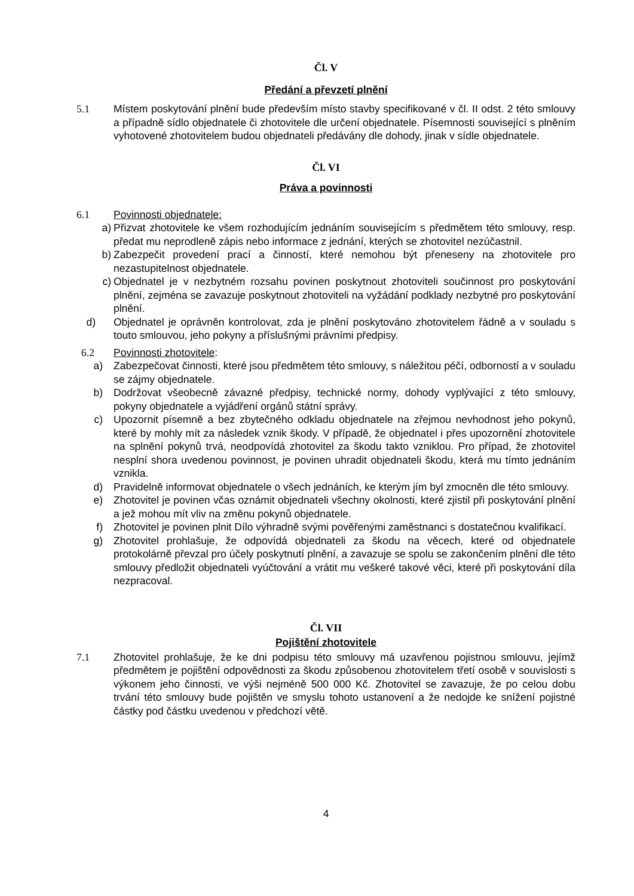Čl. V
Předání a převzetí plnění
5.1 Místem poskytování plnění bude především místo stavby specifikované v čl. II odst. 2 této smlouvy a případně sídlo objednatele či zhotovitele dle určení objednatele. Písemnosti související s plněním vyhotovené zhotovitelem budou objednateli předávány dle dohody, jinak v sídle objednatele.
Čl. VI
Práva a povinnosti
6.1 Povinnosti objednatele:
a)
Přizvat zhotovitele ke všem rozhodujícím jednáním souvisejícím s předmětem této smlouvy, resp. předat mu neprodleně zápis nebo informace z jednání, kterých se zhotovitel nezúčastnil.
b)
Zabezpečit provedení prací a činností, které nemohou být přeneseny na zhotovitele pro nezastupitelnost objednatele.
c)
Objednatel je v nezbytném rozsahu povinen poskytnout zhotoviteli součinnost pro poskytování plnění, zejména se zavazuje poskytnout zhotoviteli na vyžádání podklady nezbytné pro poskytování plnění.
d)
Objednatel je oprávněn kontrolovat, zda je plnění poskytováno zhotovitelem řádně a v souladu s touto smlouvou, jeho pokyny a příslušnými právními předpisy.
6.2 Povinnosti zhotovitele:
a)
Zabezpečovat činnosti, které jsou předmětem této smlouvy, s náležitou péčí, odborností a v souladu se zájmy objednatele.
b)
Dodržovat všeobecně závazné předpisy, technické normy, dohody vyplývající z této smlouvy, pokyny objednatele a vyjádření orgánů státní správy.
c)
Upozornit písemně a bez zbytečného odkladu objednatele na zřejmou nevhodnost jeho pokynů, které by mohly mít za následek vznik škody. V případě, že objednatel i přes upozornění zhotovitele na splnění pokynů trvá, neodpovídá zhotovitel za škodu takto vzniklou. Pro případ, že zhotovitel nesplní shora uvedenou povinnost, je povinen uhradit objednateli škodu, která mu tímto jednáním vznikla.
d)
Pravidelně informovat objednatele o všech jednáních, ke kterým jím byl zmocněn dle této smlouvy.
e)
Zhotovitel je povinen včas oznámit objednateli všechny okolnosti, které zjistil při poskytování plnění a jež mohou mít vliv na změnu pokynů objednatele.
f)
Zhotovitel je povinen plnit Dílo výhradně svými pověřenými zaměstnanci s dostatečnou kvalifikací.
g)
Zhotovitel prohlašuje, že odpovídá objednateli za škodu na věcech, které od objednatele protokolárně převzal pro účely poskytnutí plnění, a zavazuje se spolu se zakončením plnění dle této smlouvy předložit objednateli vyúčtování a vrátit mu veškeré takové věci, které při poskytování díla nezpracoval.
Čl. VII
Pojištění zhotovitele
7.1 Zhotovitel prohlašuje, že ke dni podpisu této smlouvy má uzavřenou pojistnou smlouvu, jejímž předmětem je pojištění odpovědnosti za škodu způsobenou zhotovitelem třetí osobě v souvislosti s výkonem jeho činnosti, ve výši nejméně 500 000 Kč. Zhotovitel se zavazuje, že po celou dobu trvání této smlouvy bude pojištěn ve smyslu tohoto ustanovení a že nedojde ke snížení pojistné částky pod částku uvedenou v předchozí větě.
4